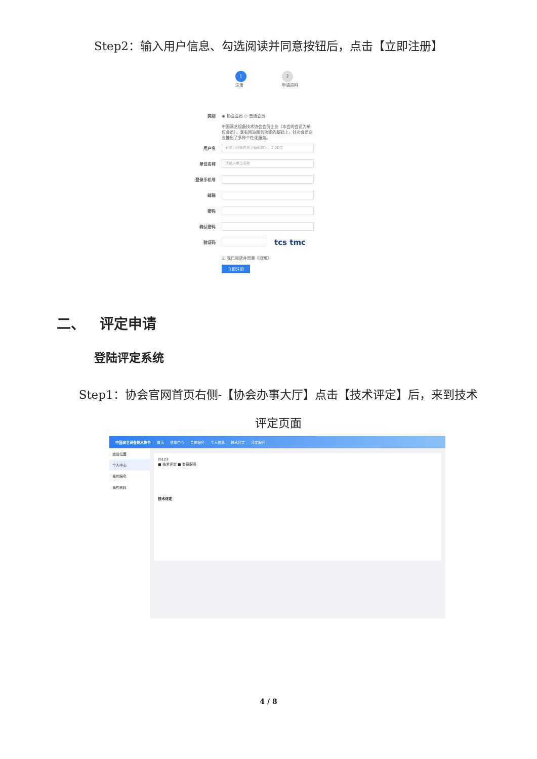Step2：输入用户信息、勾选阅读并同意按钮后，点击【立即注册】
1
注册
2
申请资料
类别 ◉ 协会会员 ○ 普通会员
中国演艺设备技术协会会员企业（本会的会员为单位会员），享有网站服务功能的基础上，针对会员企业推出了多种个性化服务。
用户名 必须且只能包含字母和数字，2-20位
单位名称 请输入单位名称
登录手机号
邮箱
密码
确认密码
验证码 tcs tmc
☑ 我已阅读并同意《须知》
立即注册
二、 评定申请
登陆评定系统
Step1：协会官网首页右侧-【协会办事大厅】点击【技术评定】后，来到技术评定页面
中国演艺设备技术协会 首页 信息中心 会员服务 个人信息 技术评定 评定服务
当前位置
个人中心
我的服务
我的资料
zs123
■ 技术评定 ■ 会员服务
技术评定
4 / 8